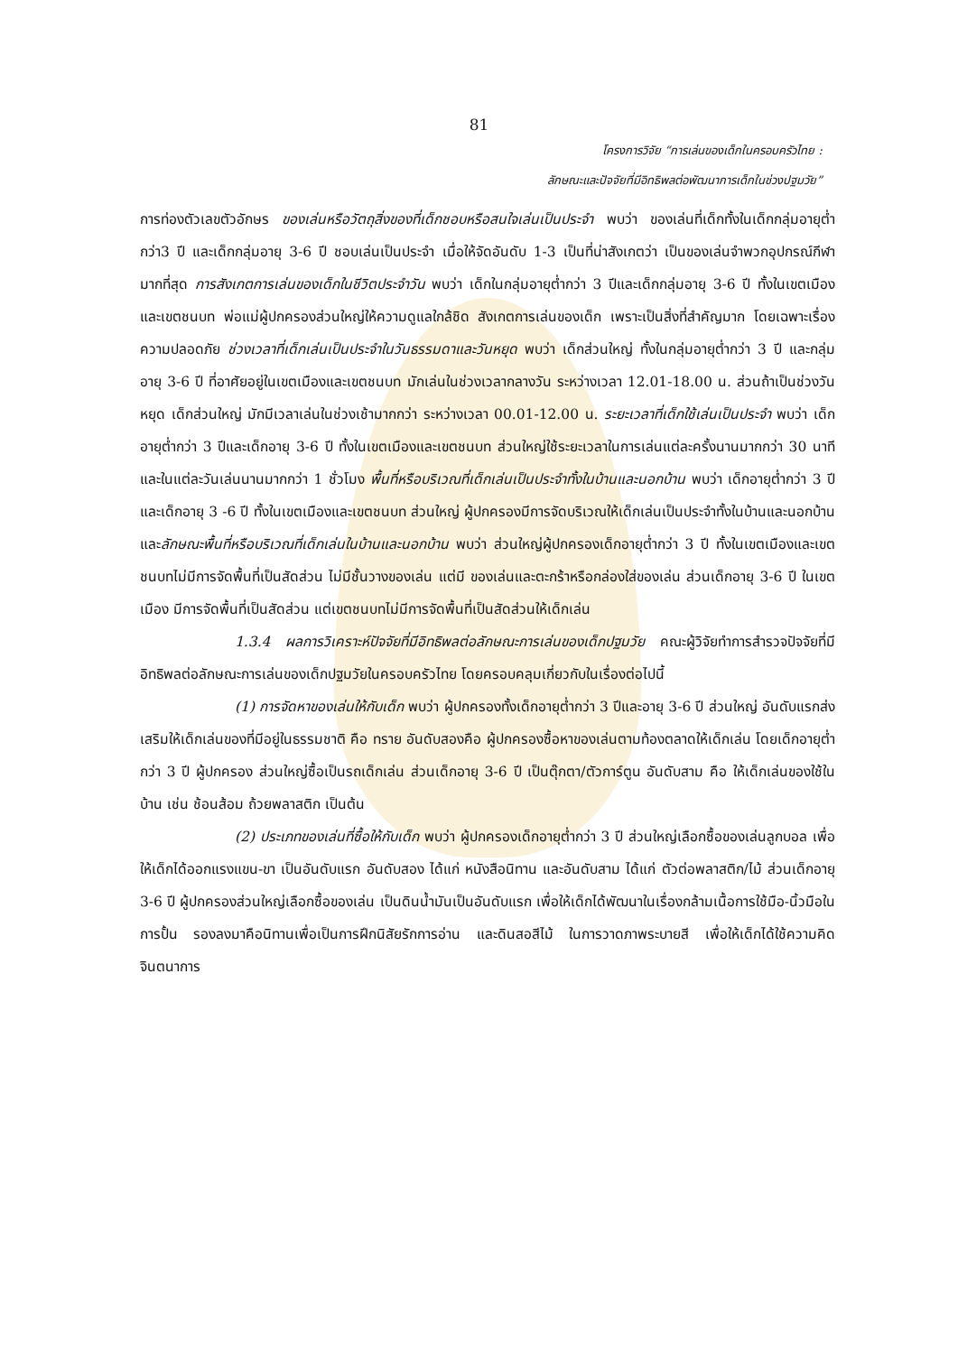81
โครงการวิจัย “การเล่นของเด็กในครอบครัวไทย :
ลักษณะและปัจจัยที่มีอิทธิพลต่อพัฒนาการเด็กในช่วงปฐมวัย”
การท่องตัวเลขตัวอักษร ของเล่นหรือวัตถุสิ่งของที่เด็กชอบหรือสนใจเล่นเป็นประจำ พบว่า ของเล่นที่เด็กทั้งในเด็กกลุ่มอายุต่ำกว่า3 ปี และเด็กกลุ่มอายุ 3-6 ปี ชอบเล่นเป็นประจำ เมื่อให้จัดอันดับ 1-3 เป็นที่น่าสังเกตว่า เป็นของเล่นจำพวกอุปกรณ์กีฬา มากที่สุด การสังเกตการเล่นของเด็กในชีวิตประจำวัน พบว่า เด็กในกลุ่มอายุต่ำกว่า 3 ปีและเด็กกลุ่มอายุ 3-6 ปี ทั้งในเขตเมืองและเขตชนบท พ่อแม่ผู้ปกครองส่วนใหญ่ให้ความดูแลใกล้ชิด สังเกตการเล่นของเด็ก เพราะเป็นสิ่งที่สำคัญมาก โดยเฉพาะเรื่องความปลอดภัย ช่วงเวลาที่เด็กเล่นเป็นประจำในวันธรรมดาและวันหยุด พบว่า เด็กส่วนใหญ่ ทั้งในกลุ่มอายุต่ำกว่า 3 ปี และกลุ่มอายุ 3-6 ปี ที่อาศัยอยู่ในเขตเมืองและเขตชนบท มักเล่นในช่วงเวลากลางวัน ระหว่างเวลา 12.01-18.00 น. ส่วนถ้าเป็นช่วงวันหยุด เด็กส่วนใหญ่ มักมีเวลาเล่นในช่วงเช้ามากกว่า ระหว่างเวลา 00.01-12.00 น. ระยะเวลาที่เด็กใช้เล่นเป็นประจำ พบว่า เด็กอายุต่ำกว่า 3 ปีและเด็กอายุ 3-6 ปี ทั้งในเขตเมืองและเขตชนบท ส่วนใหญ่ใช้ระยะเวลาในการเล่นแต่ละครั้งนานมากกว่า 30 นาที และในแต่ละวันเล่นนานมากกว่า 1 ชั่วโมง พื้นที่หรือบริเวณที่เด็กเล่นเป็นประจำทั้งในบ้านและนอกบ้าน พบว่า เด็กอายุต่ำกว่า 3 ปีและเด็กอายุ 3 -6 ปี ทั้งในเขตเมืองและเขตชนบท ส่วนใหญ่ ผู้ปกครองมีการจัดบริเวณให้เด็กเล่นเป็นประจำทั้งในบ้านและนอกบ้าน และลักษณะพื้นที่หรือบริเวณที่เด็กเล่นในบ้านและนอกบ้าน พบว่า ส่วนใหญ่ผู้ปกครองเด็กอายุต่ำกว่า 3 ปี ทั้งในเขตเมืองและเขตชนบทไม่มีการจัดพื้นที่เป็นสัดส่วน ไม่มีชั้นวางของเล่น แต่มี ของเล่นและตะกร้าหรือกล่องใส่ของเล่น ส่วนเด็กอายุ 3-6 ปี ในเขตเมือง มีการจัดพื้นที่เป็นสัดส่วน แต่เขตชนบทไม่มีการจัดพื้นที่เป็นสัดส่วนให้เด็กเล่น
1.3.4 ผลการวิเคราะห์ปัจจัยที่มีอิทธิพลต่อลักษณะการเล่นของเด็กปฐมวัย คณะผู้วิจัยทำการสำรวจปัจจัยที่มีอิทธิพลต่อลักษณะการเล่นของเด็กปฐมวัยในครอบครัวไทย โดยครอบคลุมเกี่ยวกับในเรื่องต่อไปนี้
(1) การจัดหาของเล่นให้กับเด็ก พบว่า ผู้ปกครองทั้งเด็กอายุต่ำกว่า 3 ปีและอายุ 3-6 ปี ส่วนใหญ่ อันดับแรกส่งเสริมให้เด็กเล่นของที่มีอยู่ในธรรมชาติ คือ ทราย อันดับสองคือ ผู้ปกครองซื้อหาของเล่นตามท้องตลาดให้เด็กเล่น โดยเด็กอายุต่ำกว่า 3 ปี ผู้ปกครอง ส่วนใหญ่ซื้อเป็นรถเด็กเล่น ส่วนเด็กอายุ 3-6 ปี เป็นตุ๊กตา/ตัวการ์ตูน อันดับสาม คือ ให้เด็กเล่นของใช้ในบ้าน เช่น ช้อนส้อม ถ้วยพลาสติก เป็นต้น
(2) ประเภทของเล่นที่ซื้อให้กับเด็ก พบว่า ผู้ปกครองเด็กอายุต่ำกว่า 3 ปี ส่วนใหญ่เลือกซื้อของเล่นลูกบอล เพื่อให้เด็กได้ออกแรงแขน-ขา เป็นอันดับแรก อันดับสอง ได้แก่ หนังสือนิทาน และอันดับสาม ได้แก่ ตัวต่อพลาสติก/ไม้ ส่วนเด็กอายุ 3-6 ปี ผู้ปกครองส่วนใหญ่เลือกซื้อของเล่น เป็นดินน้ำมันเป็นอันดับแรก เพื่อให้เด็กได้พัฒนาในเรื่องกล้ามเนื้อการใช้มือ-นิ้วมือในการปั้น รองลงมาคือนิทานเพื่อเป็นการฝึกนิสัยรักการอ่าน และดินสอสีไม้ ในการวาดภาพระบายสี เพื่อให้เด็กได้ใช้ความคิดจินตนาการ